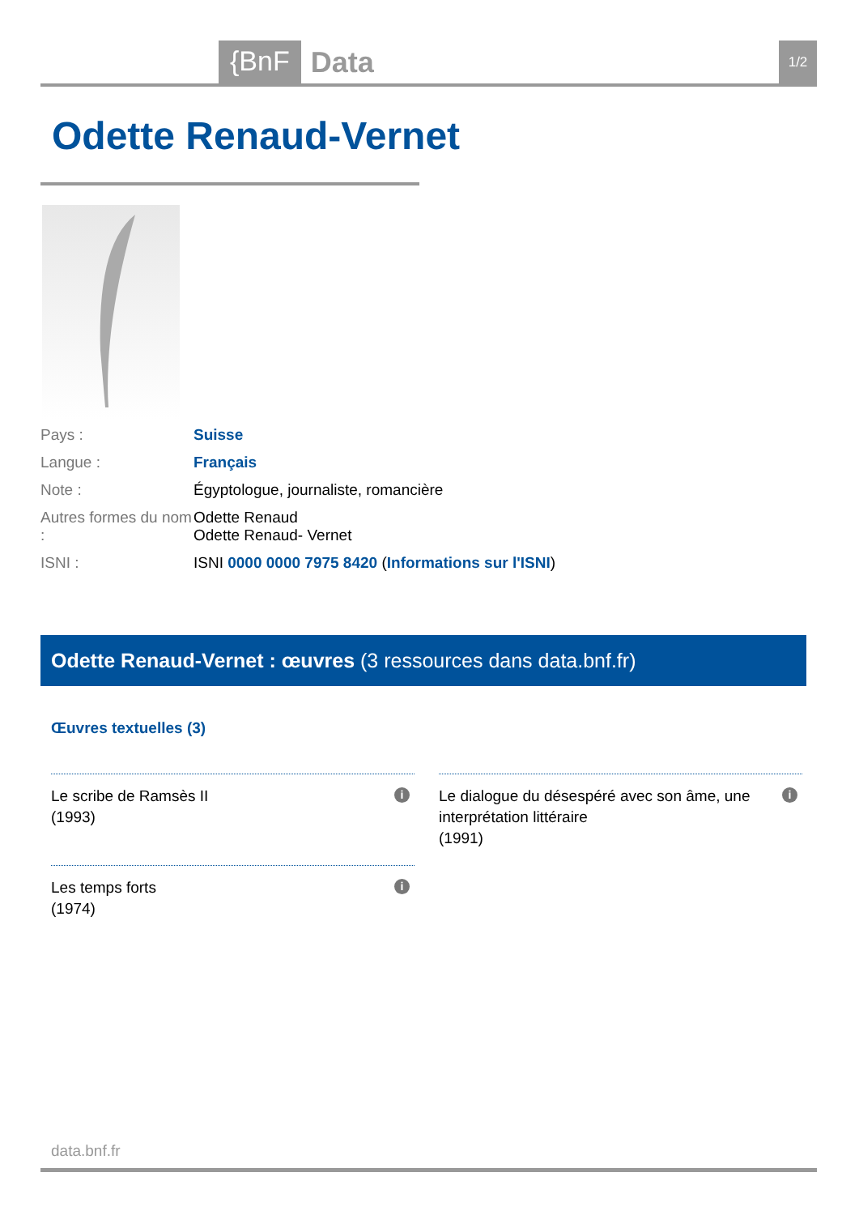{BnF
Data
1/2
Odette Renaud-Vernet
| Pays : | Suisse |
| Langue : | Français |
| Note : | Égyptologue, journaliste, romancière |
| Autres formes du nom : | Odette Renaud Odette Renaud- Vernet |
| ISNI : | ISNI 0000 0000 7975 8420 ( Informations sur l'ISNI ) |
Odette Renaud-Vernet : œuvres (3 ressources dans data.bnf.fr)
Œuvres textuelles (3)
Le scribe de Ramsès II
(1993)
i
Le dialogue du désespéré avec son âme, une interprétation littéraire
(1991)
i
Les temps forts
(1974)
i
data.bnf.fr